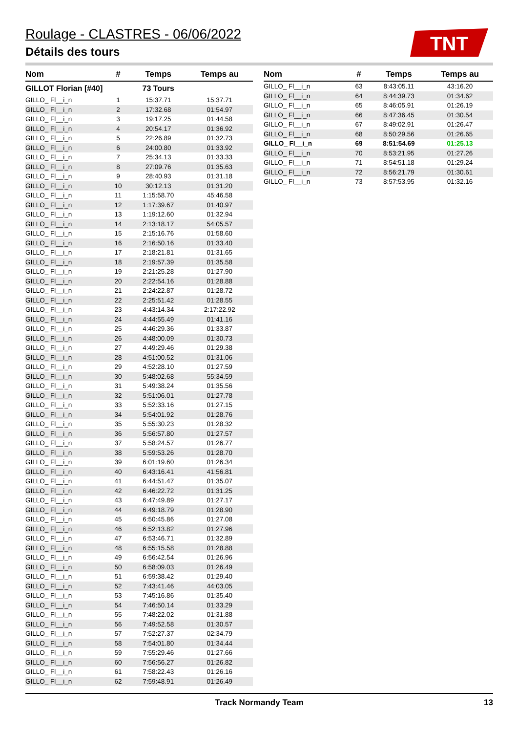Roulage - CLASTRES - 06/06/2022
Détails des tours
TNT
| Nom | # | Temps | Temps au |
| --- | --- | --- | --- |
| GILLOT Florian [#40] | | 73 Tours | |
| GILLO_ Fl__i_n | 1 | 15:37.71 | 15:37.71 |
| GILLO_ Fl__i_n | 2 | 17:32.68 | 01:54.97 |
| GILLO_ Fl__i_n | 3 | 19:17.25 | 01:44.58 |
| GILLO_ Fl__i_n | 4 | 20:54.17 | 01:36.92 |
| GILLO_ Fl__i_n | 5 | 22:26.89 | 01:32.73 |
| GILLO_ Fl__i_n | 6 | 24:00.80 | 01:33.92 |
| GILLO_ Fl__i_n | 7 | 25:34.13 | 01:33.33 |
| GILLO_ Fl__i_n | 8 | 27:09.76 | 01:35.63 |
| GILLO_ Fl__i_n | 9 | 28:40.93 | 01:31.18 |
| GILLO_ Fl__i_n | 10 | 30:12.13 | 01:31.20 |
| GILLO_ Fl__i_n | 11 | 1:15:58.70 | 45:46.58 |
| GILLO_ Fl__i_n | 12 | 1:17:39.67 | 01:40.97 |
| GILLO_ Fl__i_n | 13 | 1:19:12.60 | 01:32.94 |
| GILLO_ Fl__i_n | 14 | 2:13:18.17 | 54:05.57 |
| GILLO_ Fl__i_n | 15 | 2:15:16.76 | 01:58.60 |
| GILLO_ Fl__i_n | 16 | 2:16:50.16 | 01:33.40 |
| GILLO_ Fl__i_n | 17 | 2:18:21.81 | 01:31.65 |
| GILLO_ Fl__i_n | 18 | 2:19:57.39 | 01:35.58 |
| GILLO_ Fl__i_n | 19 | 2:21:25.28 | 01:27.90 |
| GILLO_ Fl__i_n | 20 | 2:22:54.16 | 01:28.88 |
| GILLO_ Fl__i_n | 21 | 2:24:22.87 | 01:28.72 |
| GILLO_ Fl__i_n | 22 | 2:25:51.42 | 01:28.55 |
| GILLO_ Fl__i_n | 23 | 4:43:14.34 | 2:17:22.92 |
| GILLO_ Fl__i_n | 24 | 4:44:55.49 | 01:41.16 |
| GILLO_ Fl__i_n | 25 | 4:46:29.36 | 01:33.87 |
| GILLO_ Fl__i_n | 26 | 4:48:00.09 | 01:30.73 |
| GILLO_ Fl__i_n | 27 | 4:49:29.46 | 01:29.38 |
| GILLO_ Fl__i_n | 28 | 4:51:00.52 | 01:31.06 |
| GILLO_ Fl__i_n | 29 | 4:52:28.10 | 01:27.59 |
| GILLO_ Fl__i_n | 30 | 5:48:02.68 | 55:34.59 |
| GILLO_ Fl__i_n | 31 | 5:49:38.24 | 01:35.56 |
| GILLO_ Fl__i_n | 32 | 5:51:06.01 | 01:27.78 |
| GILLO_ Fl__i_n | 33 | 5:52:33.16 | 01:27.15 |
| GILLO_ Fl__i_n | 34 | 5:54:01.92 | 01:28.76 |
| GILLO_ Fl__i_n | 35 | 5:55:30.23 | 01:28.32 |
| GILLO_ Fl__i_n | 36 | 5:56:57.80 | 01:27.57 |
| GILLO_ Fl__i_n | 37 | 5:58:24.57 | 01:26.77 |
| GILLO_ Fl__i_n | 38 | 5:59:53.26 | 01:28.70 |
| GILLO_ Fl__i_n | 39 | 6:01:19.60 | 01:26.34 |
| GILLO_ Fl__i_n | 40 | 6:43:16.41 | 41:56.81 |
| GILLO_ Fl__i_n | 41 | 6:44:51.47 | 01:35.07 |
| GILLO_ Fl__i_n | 42 | 6:46:22.72 | 01:31.25 |
| GILLO_ Fl__i_n | 43 | 6:47:49.89 | 01:27.17 |
| GILLO_ Fl__i_n | 44 | 6:49:18.79 | 01:28.90 |
| GILLO_ Fl__i_n | 45 | 6:50:45.86 | 01:27.08 |
| GILLO_ Fl__i_n | 46 | 6:52:13.82 | 01:27.96 |
| GILLO_ Fl__i_n | 47 | 6:53:46.71 | 01:32.89 |
| GILLO_ Fl__i_n | 48 | 6:55:15.58 | 01:28.88 |
| GILLO_ Fl__i_n | 49 | 6:56:42.54 | 01:26.96 |
| GILLO_ Fl__i_n | 50 | 6:58:09.03 | 01:26.49 |
| GILLO_ Fl__i_n | 51 | 6:59:38.42 | 01:29.40 |
| GILLO_ Fl__i_n | 52 | 7:43:41.46 | 44:03.05 |
| GILLO_ Fl__i_n | 53 | 7:45:16.86 | 01:35.40 |
| GILLO_ Fl__i_n | 54 | 7:46:50.14 | 01:33.29 |
| GILLO_ Fl__i_n | 55 | 7:48:22.02 | 01:31.88 |
| GILLO_ Fl__i_n | 56 | 7:49:52.58 | 01:30.57 |
| GILLO_ Fl__i_n | 57 | 7:52:27.37 | 02:34.79 |
| GILLO_ Fl__i_n | 58 | 7:54:01.80 | 01:34.44 |
| GILLO_ Fl__i_n | 59 | 7:55:29.46 | 01:27.66 |
| GILLO_ Fl__i_n | 60 | 7:56:56.27 | 01:26.82 |
| GILLO_ Fl__i_n | 61 | 7:58:22.43 | 01:26.16 |
| GILLO_ Fl__i_n | 62 | 7:59:48.91 | 01:26.49 |
| Nom | # | Temps | Temps au |
| --- | --- | --- | --- |
| GILLO_ Fl__i_n | 63 | 8:43:05.11 | 43:16.20 |
| GILLO_ Fl__i_n | 64 | 8:44:39.73 | 01:34.62 |
| GILLO_ Fl__i_n | 65 | 8:46:05.91 | 01:26.19 |
| GILLO_ Fl__i_n | 66 | 8:47:36.45 | 01:30.54 |
| GILLO_ Fl__i_n | 67 | 8:49:02.91 | 01:26.47 |
| GILLO_ Fl__i_n | 68 | 8:50:29.56 | 01:26.65 |
| GILLO_ Fl__i_n | 69 | 8:51:54.69 | 01:25.13 |
| GILLO_ Fl__i_n | 70 | 8:53:21.95 | 01:27.26 |
| GILLO_ Fl__i_n | 71 | 8:54:51.18 | 01:29.24 |
| GILLO_ Fl__i_n | 72 | 8:56:21.79 | 01:30.61 |
| GILLO_ Fl__i_n | 73 | 8:57:53.95 | 01:32.16 |
Track Normandy Team 13